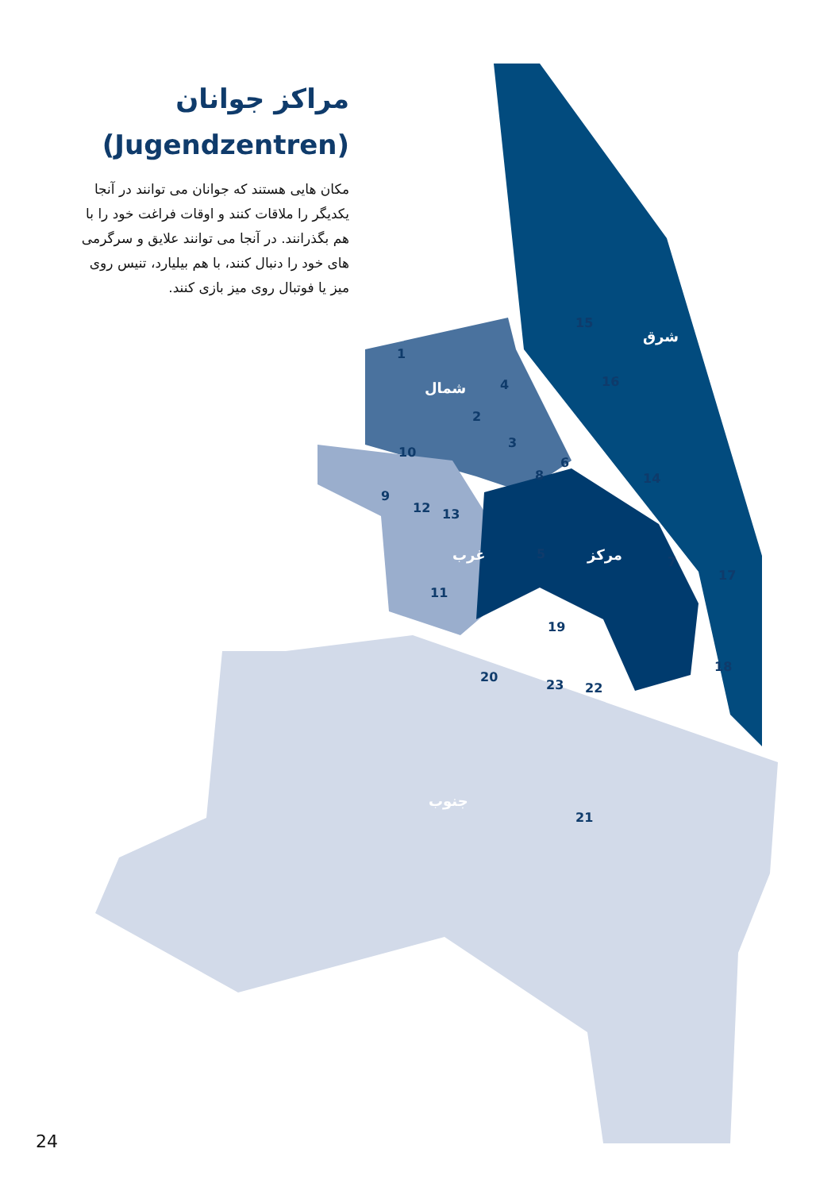شرق
شمال
غرب
مرکز
جنوب
1
2
3
4
5
6
7
8
9
10
11
12
13
14
15
16
17
18
19
20
21
22
23
مراکز جوانان
(Jugendzentren)
مکان هایی هستند که جوانان می توانند در آنجا یکدیگر را ملاقات کنند و اوقات فراغت خود را با هم بگذرانند. در آنجا می توانند علایق و سرگرمی های خود را دنبال کنند، با هم بیلیارد، تنیس روی میز یا فوتبال روی میز بازی کنند.
24